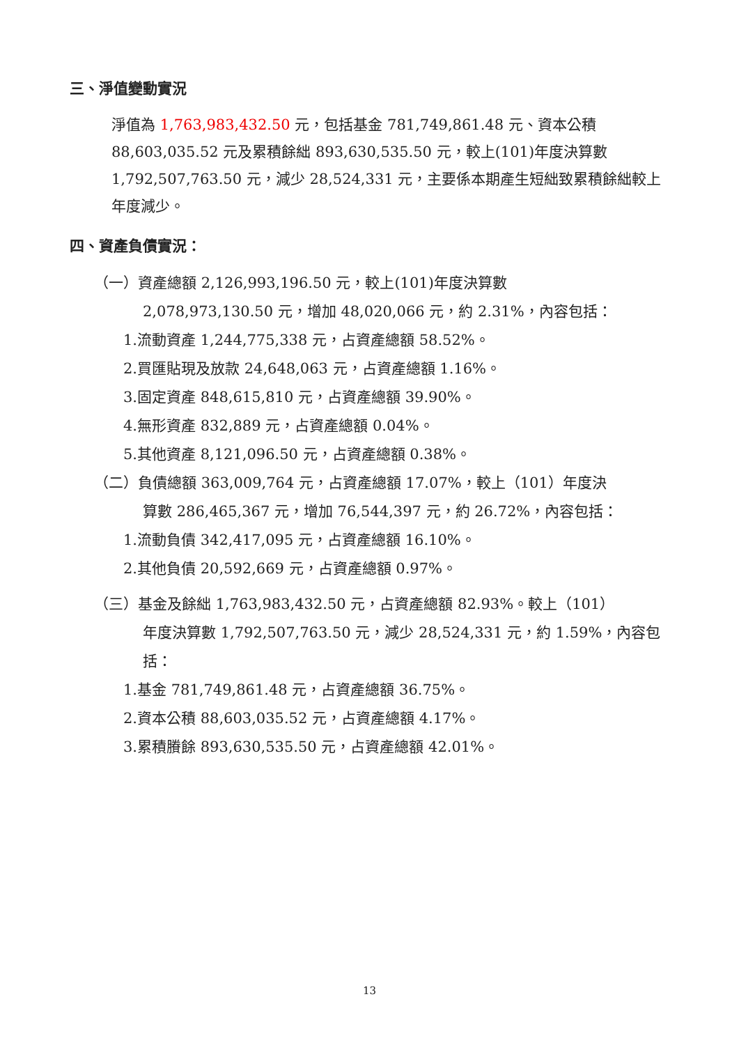三、淨值變動實況
淨值為 1,763,983,432.50 元，包括基金 781,749,861.48 元、資本公積 88,603,035.52 元及累積餘絀 893,630,535.50 元，較上(101)年度決算數 1,792,507,763.50 元，減少 28,524,331 元，主要係本期產生短絀致累積餘絀較上年度減少。
四、資產負債實況：
（一）資產總額 2,126,993,196.50 元，較上(101)年度決算數
2,078,973,130.50 元，增加 48,020,066 元，約 2.31%，內容包括：
1.流動資產 1,244,775,338 元，占資產總額 58.52%。
2.買匯貼現及放款 24,648,063 元，占資產總額 1.16%。
3.固定資產 848,615,810 元，占資產總額 39.90%。
4.無形資產 832,889 元，占資產總額 0.04%。
5.其他資產 8,121,096.50 元，占資產總額 0.38%。
（二）負債總額 363,009,764 元，占資產總額 17.07%，較上（101）年度決
算數 286,465,367 元，增加 76,544,397 元，約 26.72%，內容包括：
1.流動負債 342,417,095 元，占資產總額 16.10%。
2.其他負債 20,592,669 元，占資產總額 0.97%。
（三）基金及餘絀 1,763,983,432.50 元，占資產總額 82.93%。較上（101）
年度決算數 1,792,507,763.50 元，減少 28,524,331 元，約 1.59%，內容包括：
1.基金 781,749,861.48 元，占資產總額 36.75%。
2.資本公積 88,603,035.52 元，占資產總額 4.17%。
3.累積賸餘 893,630,535.50 元，占資產總額 42.01%。
13